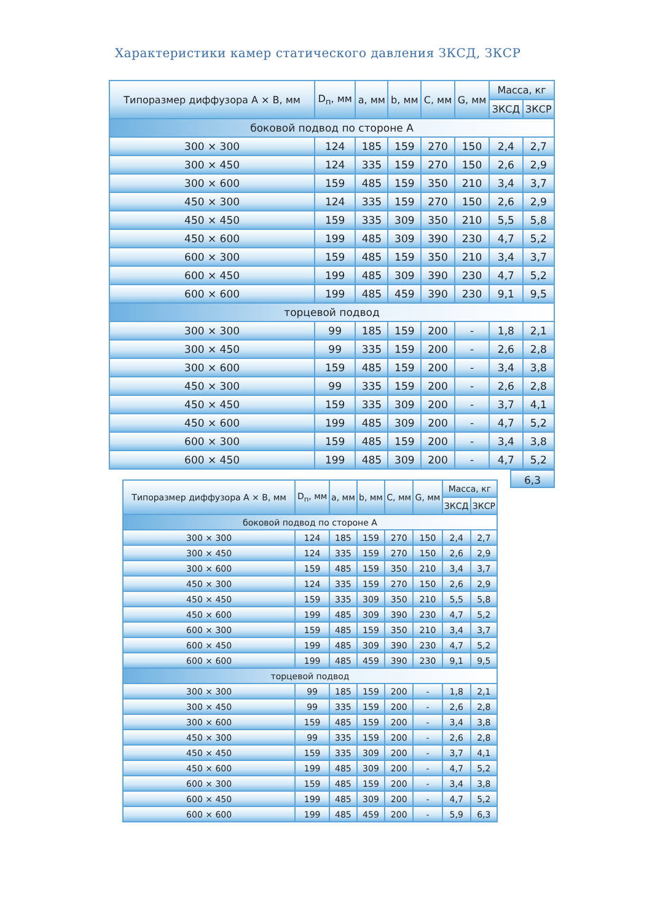Характеристики камер статического давления ЗКСД, ЗКСР
| Типоразмер диффузора А × В, мм | D<sub>п</sub>, мм | a, мм | b, мм | C, мм | G, мм | Масса, кг | |
| --- | --- | --- | --- | --- | --- | --- | --- |
| | | | | | | ЗКСД | ЗКСР |
| боковой подвод по стороне А | | | | | | | |
| 300 × 300 | 124 | 185 | 159 | 270 | 150 | 2,4 | 2,7 |
| 300 × 450 | 124 | 335 | 159 | 270 | 150 | 2,6 | 2,9 |
| 300 × 600 | 159 | 485 | 159 | 350 | 210 | 3,4 | 3,7 |
| 450 × 300 | 124 | 335 | 159 | 270 | 150 | 2,6 | 2,9 |
| 450 × 450 | 159 | 335 | 309 | 350 | 210 | 5,5 | 5,8 |
| 450 × 600 | 199 | 485 | 309 | 390 | 230 | 4,7 | 5,2 |
| 600 × 300 | 159 | 485 | 159 | 350 | 210 | 3,4 | 3,7 |
| 600 × 450 | 199 | 485 | 309 | 390 | 230 | 4,7 | 5,2 |
| 600 × 600 | 199 | 485 | 459 | 390 | 230 | 9,1 | 9,5 |
| торцевой подвод | | | | | | | |
| 300 × 300 | 99 | 185 | 159 | 200 | - | 1,8 | 2,1 |
| 300 × 450 | 99 | 335 | 159 | 200 | - | 2,6 | 2,8 |
| 300 × 600 | 159 | 485 | 159 | 200 | - | 3,4 | 3,8 |
| 450 × 300 | 99 | 335 | 159 | 200 | - | 2,6 | 2,8 |
| 450 × 450 | 159 | 335 | 309 | 200 | - | 3,7 | 4,1 |
| 450 × 600 | 199 | 485 | 309 | 200 | - | 4,7 | 5,2 |
| 600 × 300 | 159 | 485 | 159 | 200 | - | 3,4 | 3,8 |
| 600 × 450 | 199 | 485 | 309 | 200 | - | 4,7 | 5,2 |
6,3
| Типоразмер диффузора А × В, мм | D<sub>п</sub>, мм | a, мм | b, мм | C, мм | G, мм | Масса, кг | |
| --- | --- | --- | --- | --- | --- | --- | --- |
| | | | | | | ЗКСД | ЗКСР |
| боковой подвод по стороне А | | | | | | | |
| 300 × 300 | 124 | 185 | 159 | 270 | 150 | 2,4 | 2,7 |
| 300 × 450 | 124 | 335 | 159 | 270 | 150 | 2,6 | 2,9 |
| 300 × 600 | 159 | 485 | 159 | 350 | 210 | 3,4 | 3,7 |
| 450 × 300 | 124 | 335 | 159 | 270 | 150 | 2,6 | 2,9 |
| 450 × 450 | 159 | 335 | 309 | 350 | 210 | 5,5 | 5,8 |
| 450 × 600 | 199 | 485 | 309 | 390 | 230 | 4,7 | 5,2 |
| 600 × 300 | 159 | 485 | 159 | 350 | 210 | 3,4 | 3,7 |
| 600 × 450 | 199 | 485 | 309 | 390 | 230 | 4,7 | 5,2 |
| 600 × 600 | 199 | 485 | 459 | 390 | 230 | 9,1 | 9,5 |
| торцевой подвод | | | | | | | |
| 300 × 300 | 99 | 185 | 159 | 200 | - | 1,8 | 2,1 |
| 300 × 450 | 99 | 335 | 159 | 200 | - | 2,6 | 2,8 |
| 300 × 600 | 159 | 485 | 159 | 200 | - | 3,4 | 3,8 |
| 450 × 300 | 99 | 335 | 159 | 200 | - | 2,6 | 2,8 |
| 450 × 450 | 159 | 335 | 309 | 200 | - | 3,7 | 4,1 |
| 450 × 600 | 199 | 485 | 309 | 200 | - | 4,7 | 5,2 |
| 600 × 300 | 159 | 485 | 159 | 200 | - | 3,4 | 3,8 |
| 600 × 450 | 199 | 485 | 309 | 200 | - | 4,7 | 5,2 |
| 600 × 600 | 199 | 485 | 459 | 200 | - | 5,9 | 6,3 |